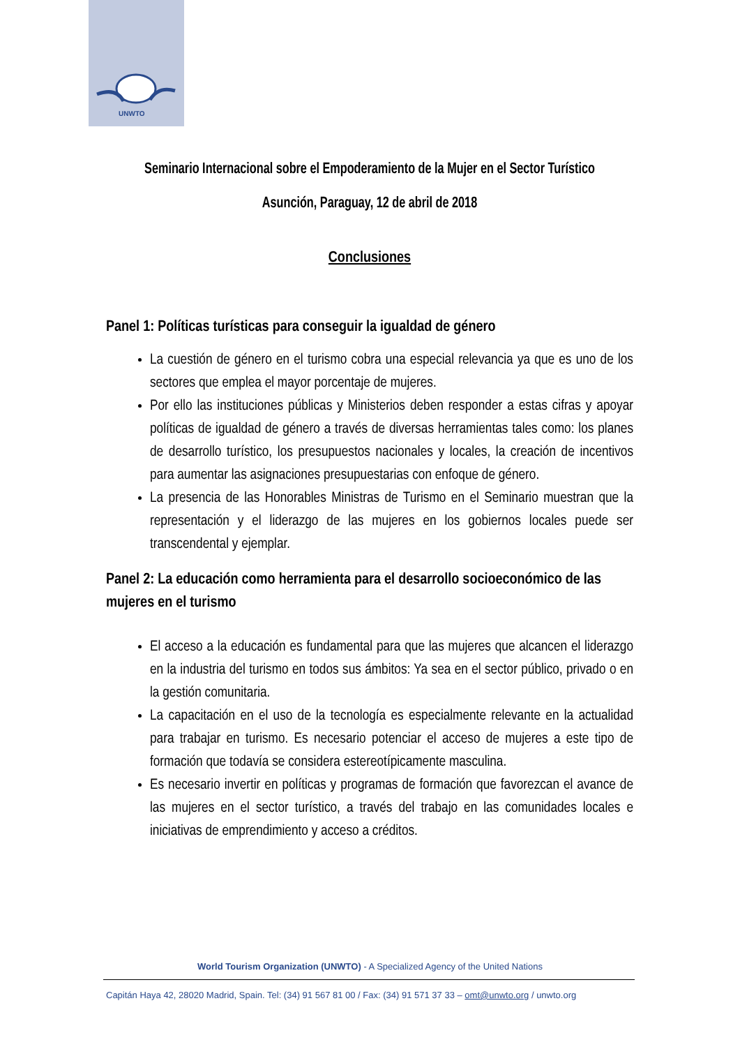UNWTO
Seminario Internacional sobre el Empoderamiento de la Mujer en el Sector Turístico
Asunción, Paraguay, 12 de abril de 2018
Conclusiones
Panel 1: Políticas turísticas para conseguir la igualdad de género
La cuestión de género en el turismo cobra una especial relevancia ya que es uno de los sectores que emplea el mayor porcentaje de mujeres.
Por ello las instituciones públicas y Ministerios deben responder a estas cifras y apoyar políticas de igualdad de género a través de diversas herramientas tales como: los planes de desarrollo turístico, los presupuestos nacionales y locales, la creación de incentivos para aumentar las asignaciones presupuestarias con enfoque de género.
La presencia de las Honorables Ministras de Turismo en el Seminario muestran que la representación y el liderazgo de las mujeres en los gobiernos locales puede ser transcendental y ejemplar.
Panel 2: La educación como herramienta para el desarrollo socioeconómico de las mujeres en el turismo
El acceso a la educación es fundamental para que las mujeres que alcancen el liderazgo en la industria del turismo en todos sus ámbitos: Ya sea en el sector público, privado o en la gestión comunitaria.
La capacitación en el uso de la tecnología es especialmente relevante en la actualidad para trabajar en turismo. Es necesario potenciar el acceso de mujeres a este tipo de formación que todavía se considera estereotípicamente masculina.
Es necesario invertir en políticas y programas de formación que favorezcan el avance de las mujeres en el sector turístico, a través del trabajo en las comunidades locales e iniciativas de emprendimiento y acceso a créditos.
World Tourism Organization (UNWTO) - A Specialized Agency of the United Nations
Capitán Haya 42, 28020 Madrid, Spain. Tel: (34) 91 567 81 00 / Fax: (34) 91 571 37 33 – omt@unwto.org / unwto.org